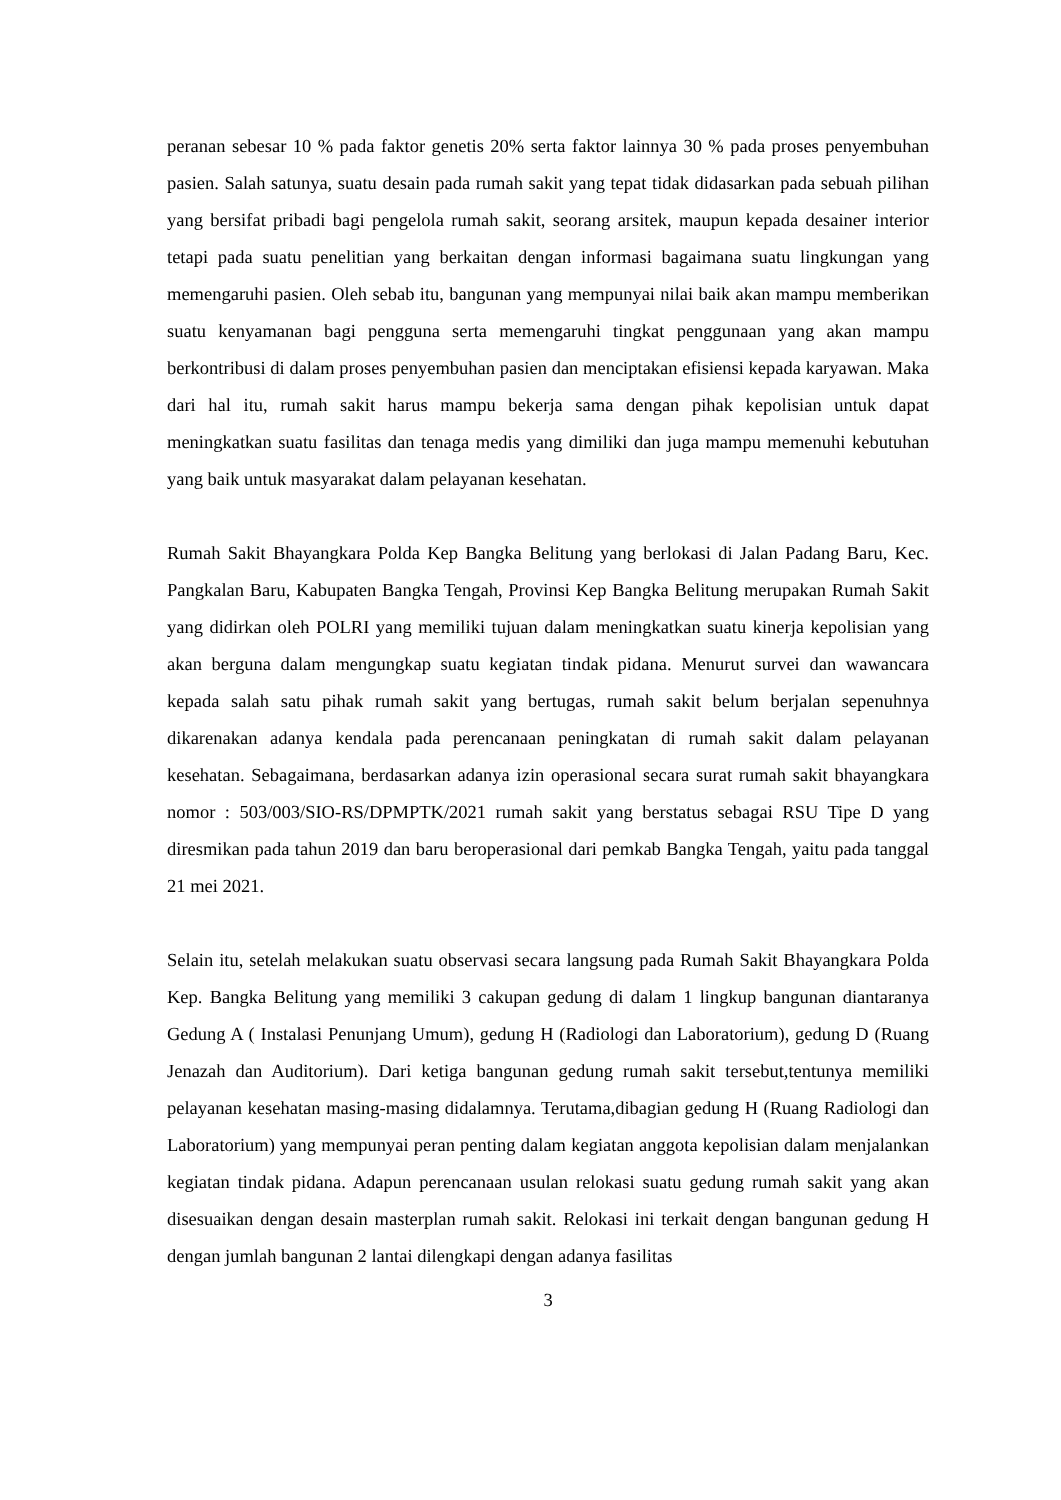peranan sebesar 10 % pada faktor genetis 20% serta faktor lainnya 30 % pada proses penyembuhan pasien. Salah satunya, suatu desain pada rumah sakit yang tepat tidak didasarkan pada sebuah pilihan yang bersifat pribadi bagi pengelola rumah sakit, seorang arsitek, maupun kepada desainer interior tetapi pada suatu penelitian yang berkaitan dengan informasi bagaimana suatu lingkungan yang memengaruhi pasien. Oleh sebab itu, bangunan yang mempunyai nilai baik akan mampu memberikan suatu kenyamanan bagi pengguna serta memengaruhi tingkat penggunaan yang akan mampu berkontribusi di dalam proses penyembuhan pasien dan menciptakan efisiensi kepada karyawan. Maka dari hal itu, rumah sakit harus mampu bekerja sama dengan pihak kepolisian untuk dapat meningkatkan suatu fasilitas dan tenaga medis yang dimiliki dan juga mampu memenuhi kebutuhan yang baik untuk masyarakat dalam pelayanan kesehatan.
Rumah Sakit Bhayangkara Polda Kep Bangka Belitung yang berlokasi di Jalan Padang Baru, Kec. Pangkalan Baru, Kabupaten Bangka Tengah, Provinsi Kep Bangka Belitung merupakan Rumah Sakit yang didirkan oleh POLRI yang memiliki tujuan dalam meningkatkan suatu kinerja kepolisian yang akan berguna dalam mengungkap suatu kegiatan tindak pidana. Menurut survei dan wawancara kepada salah satu pihak rumah sakit yang bertugas, rumah sakit belum berjalan sepenuhnya dikarenakan adanya kendala pada perencanaan peningkatan di rumah sakit dalam pelayanan kesehatan. Sebagaimana, berdasarkan adanya izin operasional secara surat rumah sakit bhayangkara nomor : 503/003/SIO-RS/DPMPTK/2021 rumah sakit yang berstatus sebagai RSU Tipe D yang diresmikan pada tahun 2019 dan baru beroperasional dari pemkab Bangka Tengah, yaitu pada tanggal 21 mei 2021.
Selain itu, setelah melakukan suatu observasi secara langsung pada Rumah Sakit Bhayangkara Polda Kep. Bangka Belitung yang memiliki 3 cakupan gedung di dalam 1 lingkup bangunan diantaranya Gedung A ( Instalasi Penunjang Umum), gedung H (Radiologi dan Laboratorium), gedung D (Ruang Jenazah dan Auditorium). Dari ketiga bangunan gedung rumah sakit tersebut,tentunya memiliki pelayanan kesehatan masing-masing didalamnya. Terutama,dibagian gedung H (Ruang Radiologi dan Laboratorium) yang mempunyai peran penting dalam kegiatan anggota kepolisian dalam menjalankan kegiatan tindak pidana. Adapun perencanaan usulan relokasi suatu gedung rumah sakit yang akan disesuaikan dengan desain masterplan rumah sakit. Relokasi ini terkait dengan bangunan gedung H dengan jumlah bangunan 2 lantai dilengkapi dengan adanya fasilitas
3